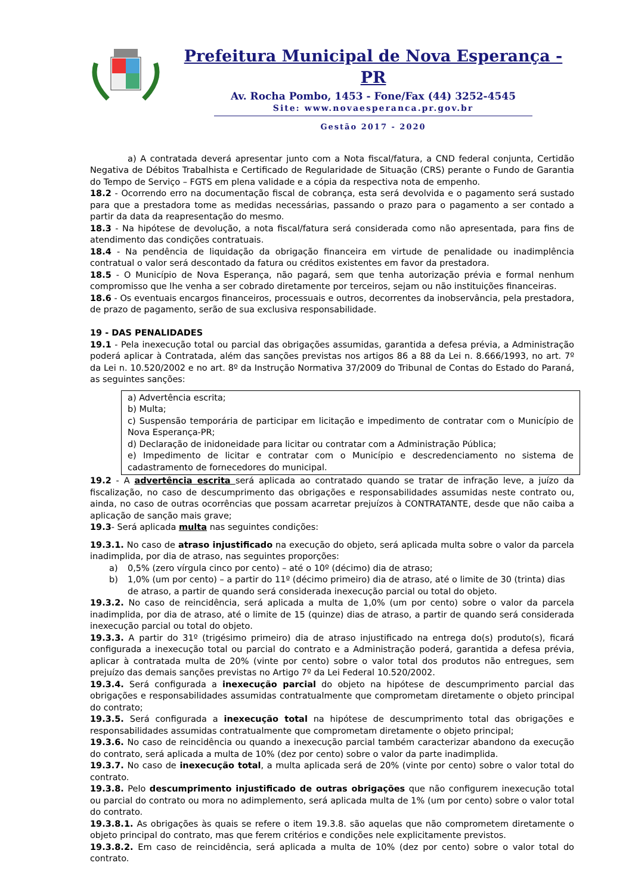Prefeitura Municipal de Nova Esperança - PR
Av. Rocha Pombo, 1453 - Fone/Fax (44) 3252-4545
Site: www.novaesperanca.pr.gov.br
Gestão 2017 - 2020
a) A contratada deverá apresentar junto com a Nota fiscal/fatura, a CND federal conjunta, Certidão Negativa de Débitos Trabalhista e Certificado de Regularidade de Situação (CRS) perante o Fundo de Garantia do Tempo de Serviço – FGTS em plena validade e a cópia da respectiva nota de empenho.
18.2 - Ocorrendo erro na documentação fiscal de cobrança, esta será devolvida e o pagamento será sustado para que a prestadora tome as medidas necessárias, passando o prazo para o pagamento a ser contado a partir da data da reapresentação do mesmo.
18.3 - Na hipótese de devolução, a nota fiscal/fatura será considerada como não apresentada, para fins de atendimento das condições contratuais.
18.4 - Na pendência de liquidação da obrigação financeira em virtude de penalidade ou inadimplência contratual o valor será descontado da fatura ou créditos existentes em favor da prestadora.
18.5 - O Município de Nova Esperança, não pagará, sem que tenha autorização prévia e formal nenhum compromisso que lhe venha a ser cobrado diretamente por terceiros, sejam ou não instituições financeiras.
18.6 - Os eventuais encargos financeiros, processuais e outros, decorrentes da inobservância, pela prestadora, de prazo de pagamento, serão de sua exclusiva responsabilidade.
19 - DAS PENALIDADES
19.1 - Pela inexecução total ou parcial das obrigações assumidas, garantida a defesa prévia, a Administração poderá aplicar à Contratada, além das sanções previstas nos artigos 86 a 88 da Lei n. 8.666/1993, no art. 7º da Lei n. 10.520/2002 e no art. 8º da Instrução Normativa 37/2009 do Tribunal de Contas do Estado do Paraná, as seguintes sanções:
a) Advertência escrita;
b) Multa;
c) Suspensão temporária de participar em licitação e impedimento de contratar com o Município de Nova Esperança-PR;
d) Declaração de inidoneidade para licitar ou contratar com a Administração Pública;
e) Impedimento de licitar e contratar com o Município e descredenciamento no sistema de cadastramento de fornecedores do municipal.
19.2 - A advertência escrita será aplicada ao contratado quando se tratar de infração leve, a juízo da fiscalização, no caso de descumprimento das obrigações e responsabilidades assumidas neste contrato ou, ainda, no caso de outras ocorrências que possam acarretar prejuízos à CONTRATANTE, desde que não caiba a aplicação de sanção mais grave;
19.3- Será aplicada multa nas seguintes condições:
19.3.1. No caso de atraso injustificado na execução do objeto, será aplicada multa sobre o valor da parcela inadimplida, por dia de atraso, nas seguintes proporções:
a) 0,5% (zero vírgula cinco por cento) – até o 10º (décimo) dia de atraso;
b) 1,0% (um por cento) – a partir do 11º (décimo primeiro) dia de atraso, até o limite de 30 (trinta) dias de atraso, a partir de quando será considerada inexecução parcial ou total do objeto.
19.3.2. No caso de reincidência, será aplicada a multa de 1,0% (um por cento) sobre o valor da parcela inadimplida, por dia de atraso, até o limite de 15 (quinze) dias de atraso, a partir de quando será considerada inexecução parcial ou total do objeto.
19.3.3. A partir do 31º (trigésimo primeiro) dia de atraso injustificado na entrega do(s) produto(s), ficará configurada a inexecução total ou parcial do contrato e a Administração poderá, garantida a defesa prévia, aplicar à contratada multa de 20% (vinte por cento) sobre o valor total dos produtos não entregues, sem prejuízo das demais sanções previstas no Artigo 7º da Lei Federal 10.520/2002.
19.3.4. Será configurada a inexecução parcial do objeto na hipótese de descumprimento parcial das obrigações e responsabilidades assumidas contratualmente que comprometam diretamente o objeto principal do contrato;
19.3.5. Será configurada a inexecução total na hipótese de descumprimento total das obrigações e responsabilidades assumidas contratualmente que comprometam diretamente o objeto principal;
19.3.6. No caso de reincidência ou quando a inexecução parcial também caracterizar abandono da execução do contrato, será aplicada a multa de 10% (dez por cento) sobre o valor da parte inadimplida.
19.3.7. No caso de inexecução total, a multa aplicada será de 20% (vinte por cento) sobre o valor total do contrato.
19.3.8. Pelo descumprimento injustificado de outras obrigações que não configurem inexecução total ou parcial do contrato ou mora no adimplemento, será aplicada multa de 1% (um por cento) sobre o valor total do contrato.
19.3.8.1. As obrigações às quais se refere o item 19.3.8. são aquelas que não comprometem diretamente o objeto principal do contrato, mas que ferem critérios e condições nele explicitamente previstos.
19.3.8.2. Em caso de reincidência, será aplicada a multa de 10% (dez por cento) sobre o valor total do contrato.